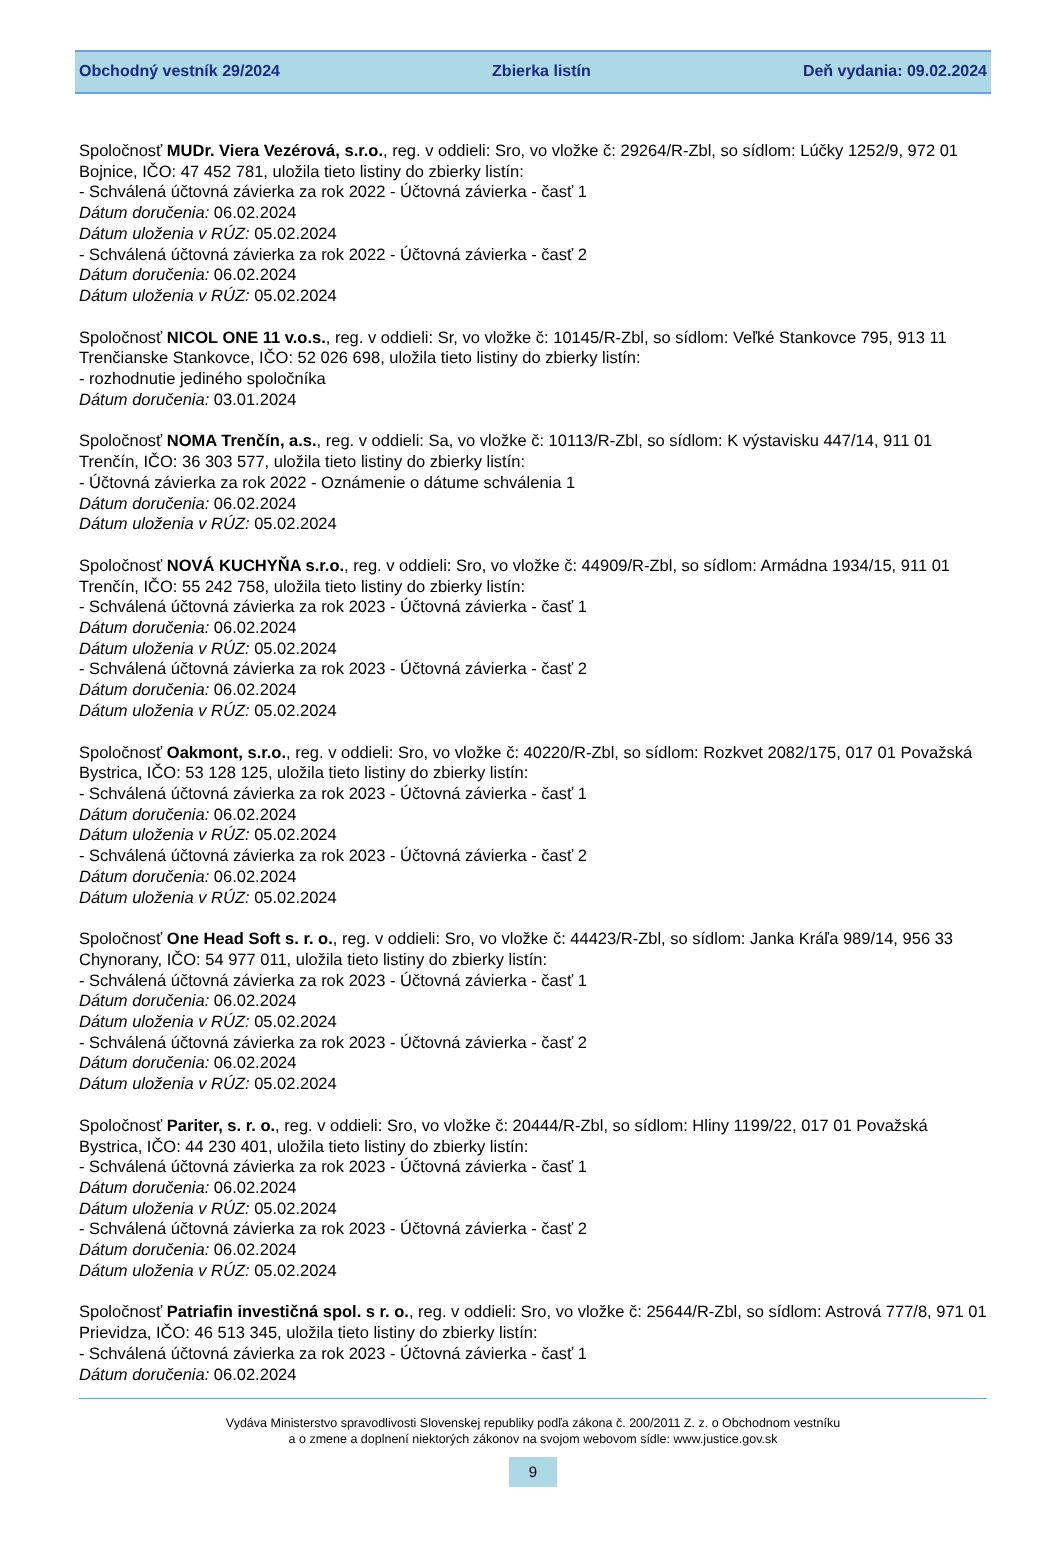Obchodný vestník 29/2024 Zbierka listín Deň vydania: 09.02.2024
Spoločnosť MUDr. Viera Vezérová, s.r.o., reg. v oddieli: Sro, vo vložke č: 29264/R-Zbl, so sídlom: Lúčky 1252/9, 972 01 Bojnice, IČO: 47 452 781, uložila tieto listiny do zbierky listín:
- Schválená účtovná závierka za rok 2022 - Účtovná závierka - časť 1
Dátum doručenia: 06.02.2024
Dátum uloženia v RÚZ: 05.02.2024
- Schválená účtovná závierka za rok 2022 - Účtovná závierka - časť 2
Dátum doručenia: 06.02.2024
Dátum uloženia v RÚZ: 05.02.2024
Spoločnosť NICOL ONE 11 v.o.s., reg. v oddieli: Sr, vo vložke č: 10145/R-Zbl, so sídlom: Veľké Stankovce 795, 913 11 Trenčianske Stankovce, IČO: 52 026 698, uložila tieto listiny do zbierky listín:
- rozhodnutie jediného spoločníka
Dátum doručenia: 03.01.2024
Spoločnosť NOMA Trenčín, a.s., reg. v oddieli: Sa, vo vložke č: 10113/R-Zbl, so sídlom: K výstavisku 447/14, 911 01 Trenčín, IČO: 36 303 577, uložila tieto listiny do zbierky listín:
- Účtovná závierka za rok 2022 - Oznámenie o dátume schválenia 1
Dátum doručenia: 06.02.2024
Dátum uloženia v RÚZ: 05.02.2024
Spoločnosť NOVÁ KUCHYŇA s.r.o., reg. v oddieli: Sro, vo vložke č: 44909/R-Zbl, so sídlom: Armádna 1934/15, 911 01 Trenčín, IČO: 55 242 758, uložila tieto listiny do zbierky listín:
- Schválená účtovná závierka za rok 2023 - Účtovná závierka - časť 1
Dátum doručenia: 06.02.2024
Dátum uloženia v RÚZ: 05.02.2024
- Schválená účtovná závierka za rok 2023 - Účtovná závierka - časť 2
Dátum doručenia: 06.02.2024
Dátum uloženia v RÚZ: 05.02.2024
Spoločnosť Oakmont, s.r.o., reg. v oddieli: Sro, vo vložke č: 40220/R-Zbl, so sídlom: Rozkvet 2082/175, 017 01 Považská Bystrica, IČO: 53 128 125, uložila tieto listiny do zbierky listín:
- Schválená účtovná závierka za rok 2023 - Účtovná závierka - časť 1
Dátum doručenia: 06.02.2024
Dátum uloženia v RÚZ: 05.02.2024
- Schválená účtovná závierka za rok 2023 - Účtovná závierka - časť 2
Dátum doručenia: 06.02.2024
Dátum uloženia v RÚZ: 05.02.2024
Spoločnosť One Head Soft s. r. o., reg. v oddieli: Sro, vo vložke č: 44423/R-Zbl, so sídlom: Janka Kráľa 989/14, 956 33 Chynorany, IČO: 54 977 011, uložila tieto listiny do zbierky listín:
- Schválená účtovná závierka za rok 2023 - Účtovná závierka - časť 1
Dátum doručenia: 06.02.2024
Dátum uloženia v RÚZ: 05.02.2024
- Schválená účtovná závierka za rok 2023 - Účtovná závierka - časť 2
Dátum doručenia: 06.02.2024
Dátum uloženia v RÚZ: 05.02.2024
Spoločnosť Pariter, s. r. o., reg. v oddieli: Sro, vo vložke č: 20444/R-Zbl, so sídlom: Hliny 1199/22, 017 01 Považská Bystrica, IČO: 44 230 401, uložila tieto listiny do zbierky listín:
- Schválená účtovná závierka za rok 2023 - Účtovná závierka - časť 1
Dátum doručenia: 06.02.2024
Dátum uloženia v RÚZ: 05.02.2024
- Schválená účtovná závierka za rok 2023 - Účtovná závierka - časť 2
Dátum doručenia: 06.02.2024
Dátum uloženia v RÚZ: 05.02.2024
Spoločnosť Patriafin investičná spol. s r. o., reg. v oddieli: Sro, vo vložke č: 25644/R-Zbl, so sídlom: Astrová 777/8, 971 01 Prievidza, IČO: 46 513 345, uložila tieto listiny do zbierky listín:
- Schválená účtovná závierka za rok 2023 - Účtovná závierka - časť 1
Dátum doručenia: 06.02.2024
Vydáva Ministerstvo spravodlivosti Slovenskej republiky podľa zákona č. 200/2011 Z. z. o Obchodnom vestníku
a o zmene a doplnení niektorých zákonov na svojom webovom sídle: www.justice.gov.sk
9